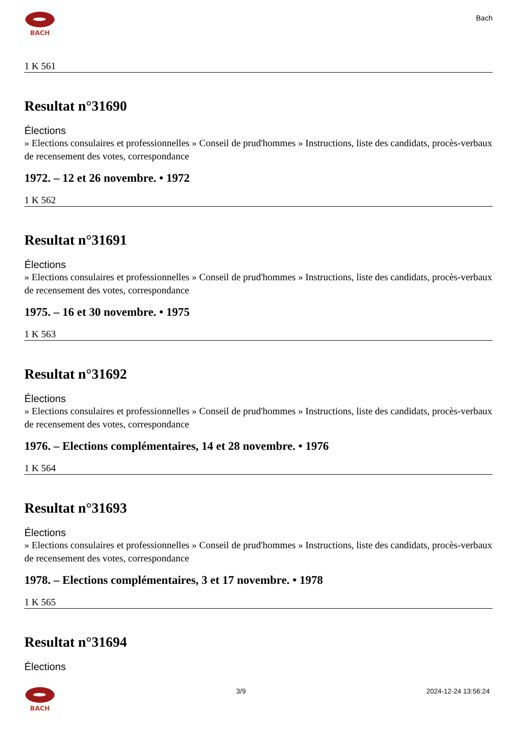BACH
Bach
1 K 561
Resultat n°31690
Élections
» Elections consulaires et professionnelles » Conseil de prud'hommes » Instructions, liste des candidats, procès-verbaux de recensement des votes, correspondance
1972. – 12 et 26 novembre. • 1972
1 K 562
Resultat n°31691
Élections
» Elections consulaires et professionnelles » Conseil de prud'hommes » Instructions, liste des candidats, procès-verbaux de recensement des votes, correspondance
1975. – 16 et 30 novembre. • 1975
1 K 563
Resultat n°31692
Élections
» Elections consulaires et professionnelles » Conseil de prud'hommes » Instructions, liste des candidats, procès-verbaux de recensement des votes, correspondance
1976. – Elections complémentaires, 14 et 28 novembre. • 1976
1 K 564
Resultat n°31693
Élections
» Elections consulaires et professionnelles » Conseil de prud'hommes » Instructions, liste des candidats, procès-verbaux de recensement des votes, correspondance
1978. – Elections complémentaires, 3 et 17 novembre. • 1978
1 K 565
Resultat n°31694
Élections
BACH 3/9 2024-12-24 13:56:24